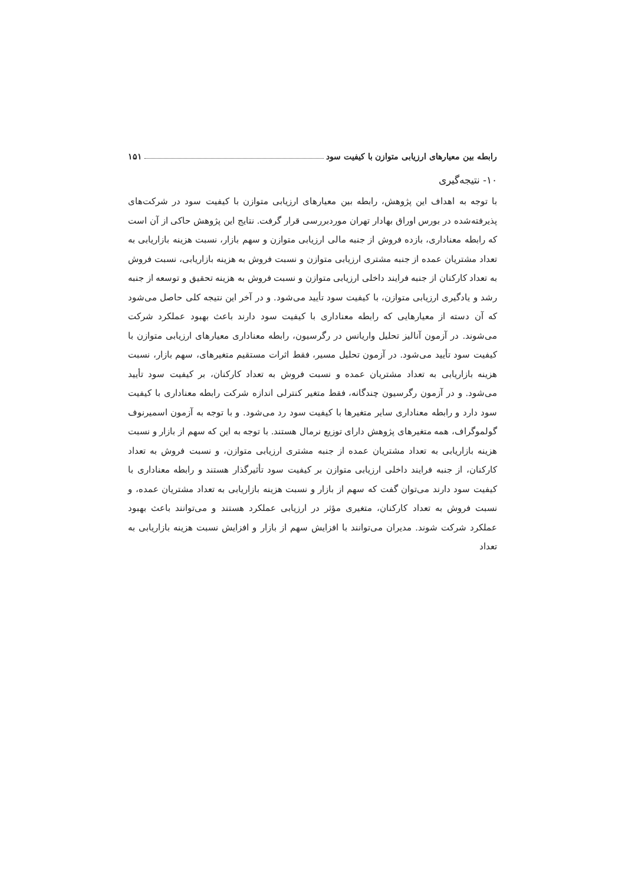رابطه بین معیارهای ارزیابی متوازن با کیفیت سود ۱۵۱
۱۰- نتیجه‌گیری
با توجه به اهداف این پژوهش، رابطه بین معیارهای ارزیابی متوازن با کیفیت سود در شرکت‌های پذیرفته‌شده در بورس اوراق بهادار تهران موردبررسی قرار گرفت. نتایج این پژوهش حاکی از آن است که رابطه معناداری، بازده فروش از جنبه مالی ارزیابی متوازن و سهم بازار، نسبت هزینه بازاریابی به تعداد مشتریان عمده از جنبه مشتری ارزیابی متوازن و نسبت فروش به هزینه بازاریابی، نسبت فروش به تعداد کارکنان از جنبه فرایند داخلی ارزیابی متوازن و نسبت فروش به هزینه تحقیق و توسعه از جنبه رشد و یادگیری ارزیابی متوازن، با کیفیت سود تأیید می‌شود. و در آخر این نتیجه کلی حاصل می‌شود که آن دسته از معیارهایی که رابطه معناداری با کیفیت سود دارند باعث بهبود عملکرد شرکت می‌شوند. در آزمون آنالیز تحلیل واریانس در رگرسیون، رابطه معناداری معیارهای ارزیابی متوازن با کیفیت سود تأیید می‌شود. در آزمون تحلیل مسیر، فقط اثرات مستقیم متغیرهای، سهم بازار، نسبت هزینه بازاریابی به تعداد مشتریان عمده و نسبت فروش به تعداد کارکنان، بر کیفیت سود تأیید می‌شود. و در آزمون رگرسیون چندگانه، فقط متغیر کنترلی اندازه شرکت رابطه معناداری با کیفیت سود دارد و رابطه معناداری سایر متغیرها با کیفیت سود رد می‌شود. و با توجه به آزمون اسمیرنوف گولموگراف، همه متغیرهای پژوهش دارای توزیع نرمال هستند. با توجه به این که سهم از بازار و نسبت هزینه بازاریابی به تعداد مشتریان عمده از جنبه مشتری ارزیابی متوازن، و نسبت فروش به تعداد کارکنان، از جنبه فرایند داخلی ارزیابی متوازن بر کیفیت سود تأثیرگذار هستند و رابطه معناداری با کیفیت سود دارند می‌توان گفت که سهم از بازار و نسبت هزینه بازاریابی به تعداد مشتریان عمده، و نسبت فروش به تعداد کارکنان، متغیری مؤثر در ارزیابی عملکرد هستند و می‌توانند باعث بهبود عملکرد شرکت شوند. مدیران می‌توانند با افزایش سهم از بازار و افزایش نسبت هزینه بازاریابی به تعداد